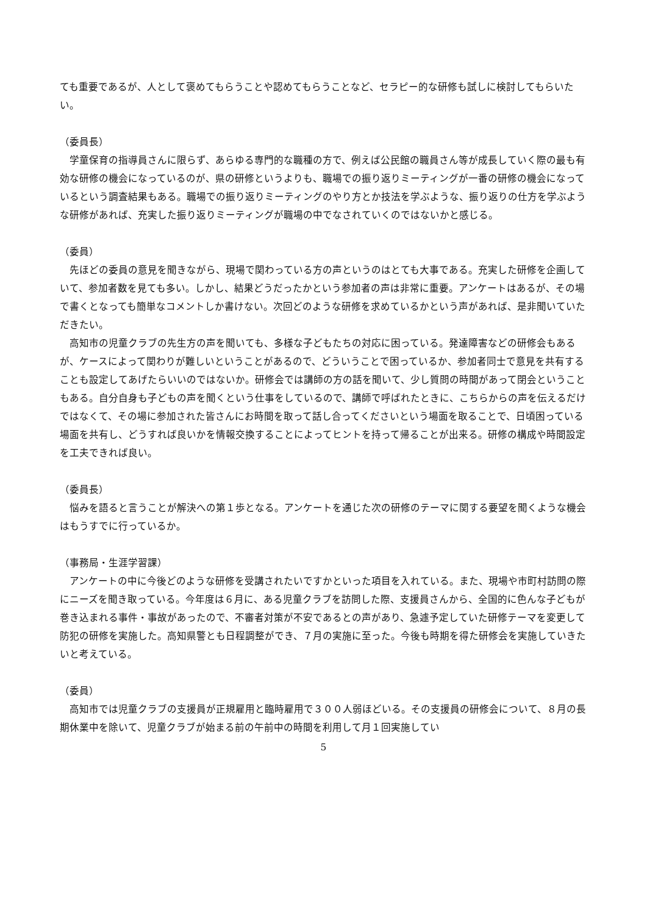ても重要であるが、人として褒めてもらうことや認めてもらうことなど、セラピー的な研修も試しに検討してもらいたい。
（委員長）
学童保育の指導員さんに限らず、あらゆる専門的な職種の方で、例えば公民館の職員さん等が成長していく際の最も有効な研修の機会になっているのが、県の研修というよりも、職場での振り返りミーティングが一番の研修の機会になっているという調査結果もある。職場での振り返りミーティングのやり方とか技法を学ぶような、振り返りの仕方を学ぶような研修があれば、充実した振り返りミーティングが職場の中でなされていくのではないかと感じる。
（委員）
先ほどの委員の意見を聞きながら、現場で関わっている方の声というのはとても大事である。充実した研修を企画していて、参加者数を見ても多い。しかし、結果どうだったかという参加者の声は非常に重要。アンケートはあるが、その場で書くとなっても簡単なコメントしか書けない。次回どのような研修を求めているかという声があれば、是非聞いていただきたい。
高知市の児童クラブの先生方の声を聞いても、多様な子どもたちの対応に困っている。発達障害などの研修会もあるが、ケースによって関わりが難しいということがあるので、どういうことで困っているか、参加者同士で意見を共有することも設定してあげたらいいのではないか。研修会では講師の方の話を聞いて、少し質問の時間があって閉会ということもある。自分自身も子どもの声を聞くという仕事をしているので、講師で呼ばれたときに、こちらからの声を伝えるだけではなくて、その場に参加された皆さんにお時間を取って話し合ってくださいという場面を取ることで、日頃困っている場面を共有し、どうすれば良いかを情報交換することによってヒントを持って帰ることが出来る。研修の構成や時間設定を工夫できれば良い。
（委員長）
悩みを語ると言うことが解決への第１歩となる。アンケートを通じた次の研修のテーマに関する要望を聞くような機会はもうすでに行っているか。
（事務局・生涯学習課）
アンケートの中に今後どのような研修を受講されたいですかといった項目を入れている。また、現場や市町村訪問の際にニーズを聞き取っている。今年度は６月に、ある児童クラブを訪問した際、支援員さんから、全国的に色んな子どもが巻き込まれる事件・事故があったので、不審者対策が不安であるとの声があり、急遽予定していた研修テーマを変更して防犯の研修を実施した。高知県警とも日程調整ができ、７月の実施に至った。今後も時期を得た研修会を実施していきたいと考えている。
（委員）
高知市では児童クラブの支援員が正規雇用と臨時雇用で３００人弱ほどいる。その支援員の研修会について、８月の長期休業中を除いて、児童クラブが始まる前の午前中の時間を利用して月１回実施してい
5